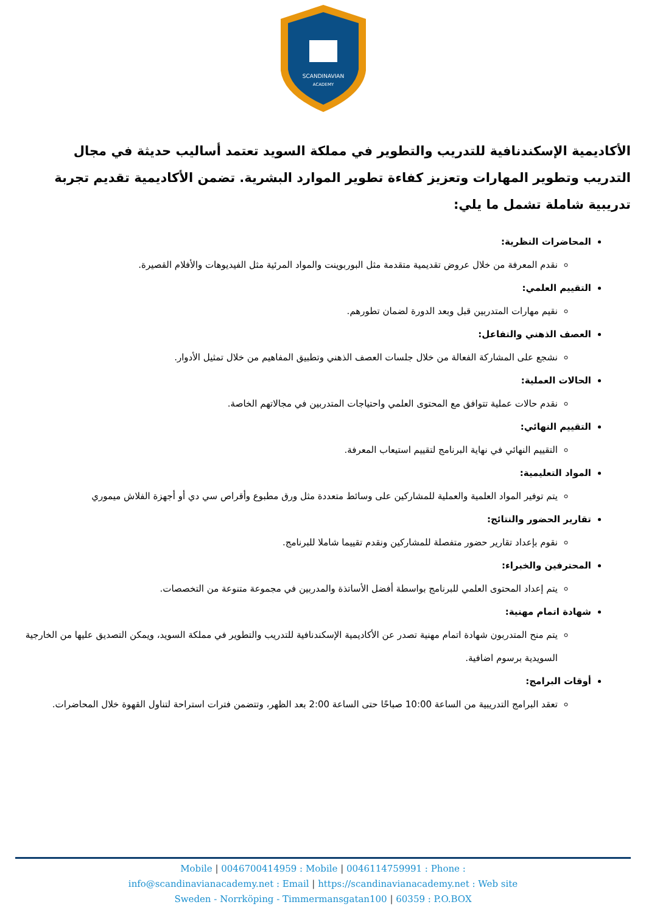SCANDINAVIAN
ACADEMY
الأكاديمية الإسكندنافية للتدريب والتطوير في مملكة السويد تعتمد أساليب حديثة في مجال التدريب وتطوير المهارات وتعزيز كفاءة تطوير الموارد البشرية. تضمن الأكاديمية تقديم تجربة تدريبية شاملة تشمل ما يلي:
المحاضرات النظرية:
نقدم المعرفة من خلال عروض تقديمية متقدمة مثل البوربوينت والمواد المرئية مثل الفيديوهات والأفلام القصيرة.
التقييم العلمي:
نقيم مهارات المتدربين قبل وبعد الدورة لضمان تطورهم.
العصف الذهني والتفاعل:
نشجع على المشاركة الفعالة من خلال جلسات العصف الذهني وتطبيق المفاهيم من خلال تمثيل الأدوار.
الحالات العملية:
نقدم حالات عملية تتوافق مع المحتوى العلمي واحتياجات المتدربين في مجالاتهم الخاصة.
التقييم النهائي:
التقييم النهائي في نهاية البرنامج لتقييم استيعاب المعرفة.
المواد التعليمية:
يتم توفير المواد العلمية والعملية للمشاركين على وسائط متعددة مثل ورق مطبوع وأقراص سي دي أو أجهزة الفلاش ميموري
تقارير الحضور والنتائج:
نقوم بإعداد تقارير حضور متفصلة للمشاركين ونقدم تقييما شاملا للبرنامج.
المحترفين والخبراء:
يتم إعداد المحتوى العلمي للبرنامج بواسطة أفضل الأساتذة والمدربين في مجموعة متنوعة من التخصصات.
شهادة اتمام مهنية:
يتم منح المتدربون شهادة اتمام مهنية تصدر عن الأكاديمية الإسكندنافية للتدريب والتطوير في مملكة السويد، ويمكن التصديق عليها من الخارجية السويدية برسوم اضافية.
أوقات البرامج:
تعقد البرامج التدريبية من الساعة 10:00 صباحًا حتى الساعة 2:00 بعد الظهر، وتتضمن فترات استراحة لتناول القهوة خلال المحاضرات.
Mobile | 0046700414959 : Mobile | 0046114759991 : Phone :
info@scandinavianacademy.net : Email | https://scandinavianacademy.net : Web site
Sweden - Norrköping - Timmermansgatan100 | 60359 : P.O.BOX